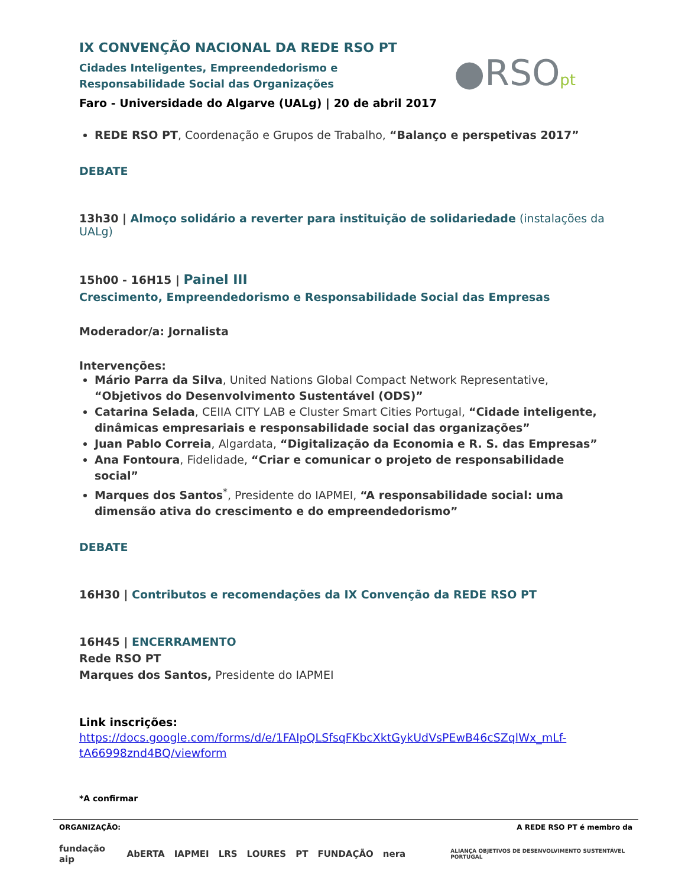●RSOpt
IX CONVENÇÃO NACIONAL DA REDE RSO PT
Cidades Inteligentes, Empreendedorismo e Responsabilidade Social das Organizações
Faro - Universidade do Algarve (UALg) | 20 de abril 2017
REDE RSO PT, Coordenação e Grupos de Trabalho, “Balanço e perspetivas 2017”
DEBATE
13h30 | Almoço solidário a reverter para instituição de solidariedade (instalações da UALg)
15h00 - 16H15 | Painel III
Crescimento, Empreendedorismo e Responsabilidade Social das Empresas
Moderador/a: Jornalista
Intervenções:
Mário Parra da Silva, United Nations Global Compact Network Representative, “Objetivos do Desenvolvimento Sustentável (ODS)”
Catarina Selada, CEIIA CITY LAB e Cluster Smart Cities Portugal, “Cidade inteligente, dinâmicas empresariais e responsabilidade social das organizações”
Juan Pablo Correia, Algardata, “Digitalização da Economia e R. S. das Empresas”
Ana Fontoura, Fidelidade, “Criar e comunicar o projeto de responsabilidade social”
Marques dos Santos<sup>*</sup>, Presidente do IAPMEI, “A responsabilidade social: uma dimensão ativa do crescimento e do empreendedorismo”
DEBATE
16H30 | Contributos e recomendações da IX Convenção da REDE RSO PT
16H45 | ENCERRAMENTO
Rede RSO PT
Marques dos Santos, Presidente do IAPMEI
Link inscrições: https://docs.google.com/forms/d/e/1FAIpQLSfsqFKbcXktGykUdVsPEwB46cSZqlWx_mLf-tA66998znd4BQ/viewform
*A confirmar
ORGANIZAÇÃO: A REDE RSO PT é membro da
fundação aip AbERTA IAPMEI LRS LOURES PT FUNDAÇÃO nera ALIANÇA OBJETIVOS DE DESENVOLVIMENTO SUSTENTÁVEL PORTUGAL